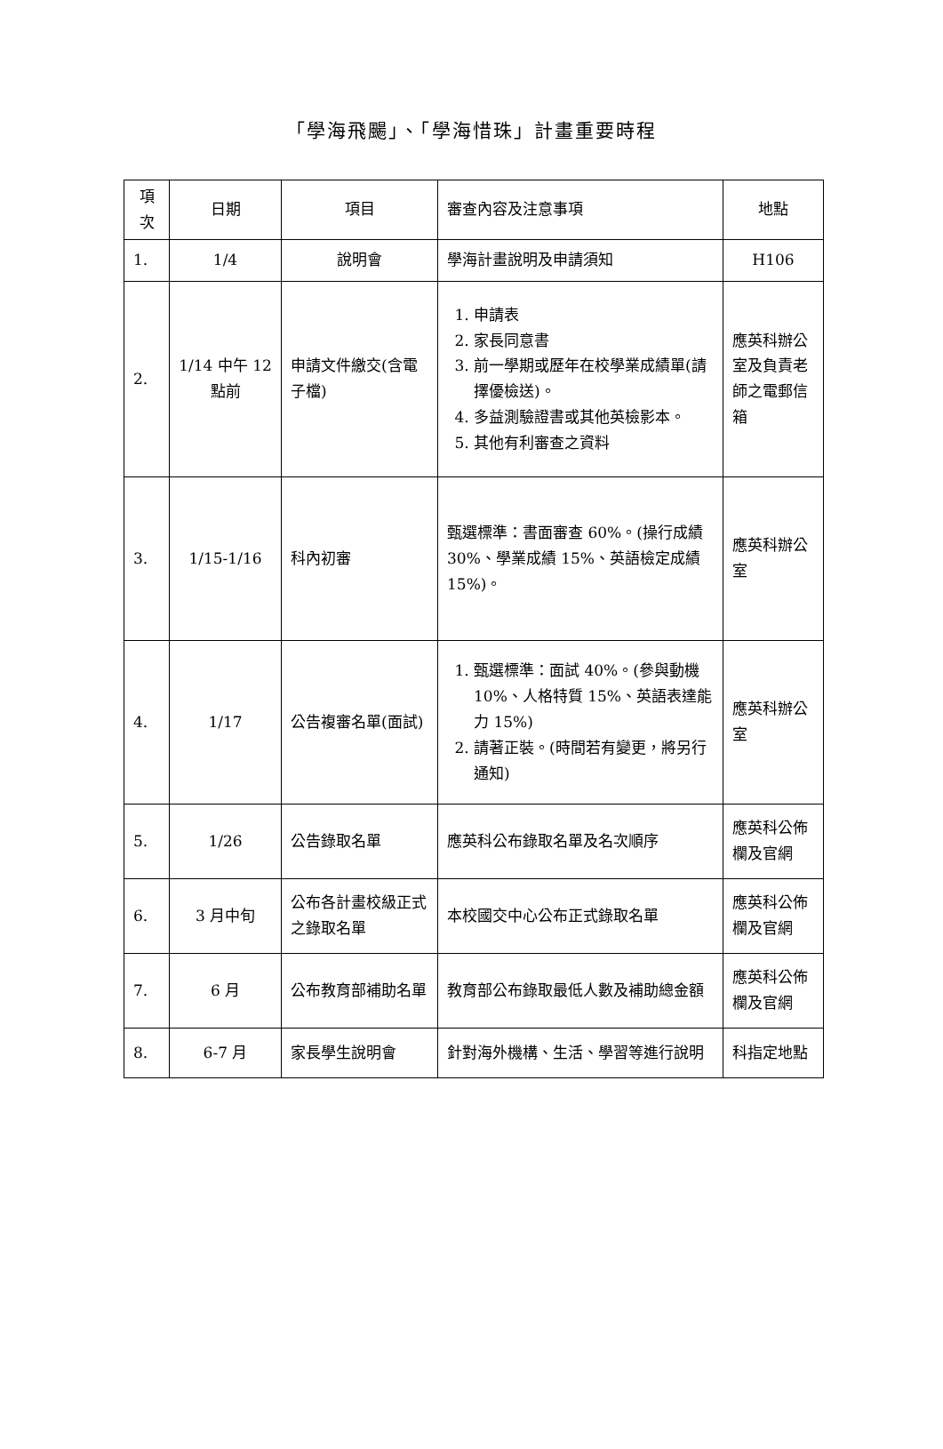「學海飛颺」、「學海惜珠」計畫重要時程
| 項次 | 日期 | 項目 | 審查內容及注意事項 | 地點 |
| --- | --- | --- | --- | --- |
| 1. | 1/4 | 說明會 | 學海計畫說明及申請須知 | H106 |
| 2. | 1/14 中午 12 點前 | 申請文件繳交(含電子檔) | 1. 申請表 2. 家長同意書 3. 前一學期或歷年在校學業成績單(請擇優檢送)。 4. 多益測驗證書或其他英檢影本。 5. 其他有利審查之資料 | 應英科辦公室及負責老師之電郵信箱 |
| 3. | 1/15-1/16 | 科內初審 | 甄選標準：書面審查 60%。(操行成績 30%、學業成績 15%、英語檢定成績 15%)。 | 應英科辦公室 |
| 4. | 1/17 | 公告複審名單(面試) | 1. 甄選標準：面試 40%。(參與動機 10%、人格特質 15%、英語表達能力 15%) 2. 請著正裝。(時間若有變更，將另行通知) | 應英科辦公室 |
| 5. | 1/26 | 公告錄取名單 | 應英科公布錄取名單及名次順序 | 應英科公佈欄及官網 |
| 6. | 3 月中旬 | 公布各計畫校級正式之錄取名單 | 本校國交中心公布正式錄取名單 | 應英科公佈欄及官網 |
| 7. | 6 月 | 公布教育部補助名單 | 教育部公布錄取最低人數及補助總金額 | 應英科公佈欄及官網 |
| 8. | 6-7 月 | 家長學生說明會 | 針對海外機構、生活、學習等進行說明 | 科指定地點 |